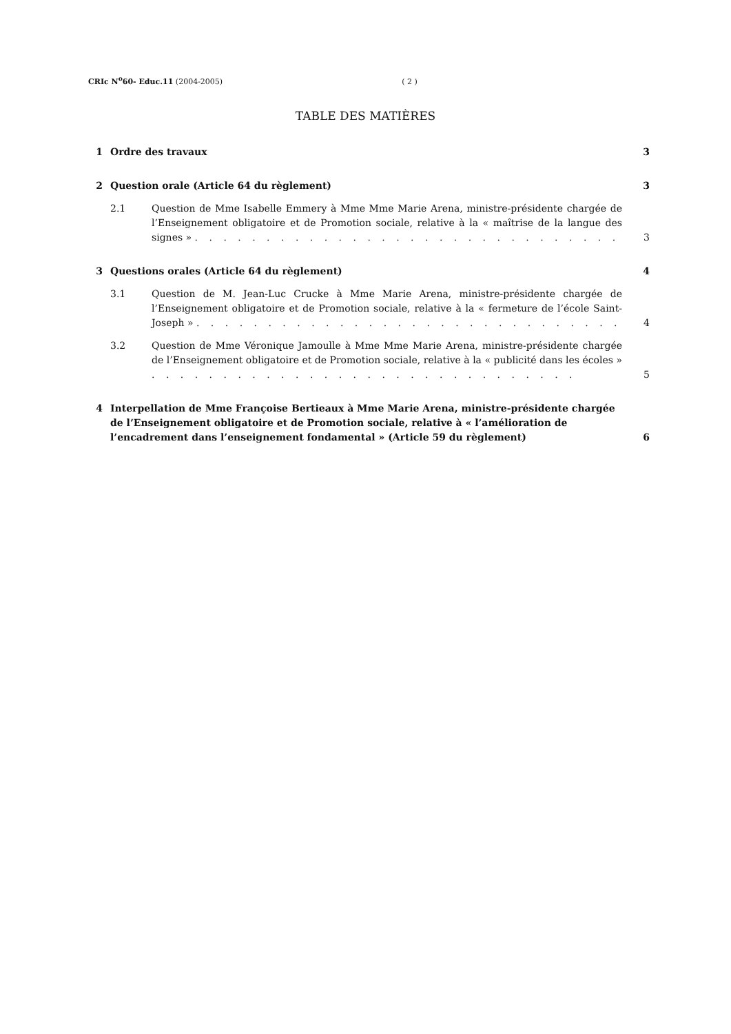CRIc N<sup>o</sup>60- Educ.11 (2004-2005) ( 2 )
TABLE DES MATIÈRES
1 Ordre des travaux 3
2 Question orale (Article 64 du règlement) 3
2.1 Question de Mme Isabelle Emmery à Mme Mme Marie Arena, ministre-présidente chargée de l’Enseignement obligatoire et de Promotion sociale, relative à la « maîtrise de la langue des signes » . . . . . . . . . . . . . . . . . . . . . . . . . . . . . . 3
3 Questions orales (Article 64 du règlement) 4
3.1 Question de M. Jean-Luc Crucke à Mme Marie Arena, ministre-présidente chargée de l’Enseignement obligatoire et de Promotion sociale, relative à la « fermeture de l’école Saint-Joseph » . . . . . . . . . . . . . . . . . . . . . . . . . . . . . . 4
3.2 Question de Mme Véronique Jamoulle à Mme Mme Marie Arena, ministre-présidente chargée de l’Enseignement obligatoire et de Promotion sociale, relative à la « publicité dans les écoles » . . . . . . . . . . . . . . . . . . . . . . . . . . . . . . 5
4 Interpellation de Mme Françoise Bertieaux à Mme Marie Arena, ministre-présidente chargée de l’Enseignement obligatoire et de Promotion sociale, relative à « l’amélioration de l’encadrement dans l’enseignement fondamental » (Article 59 du règlement) 6